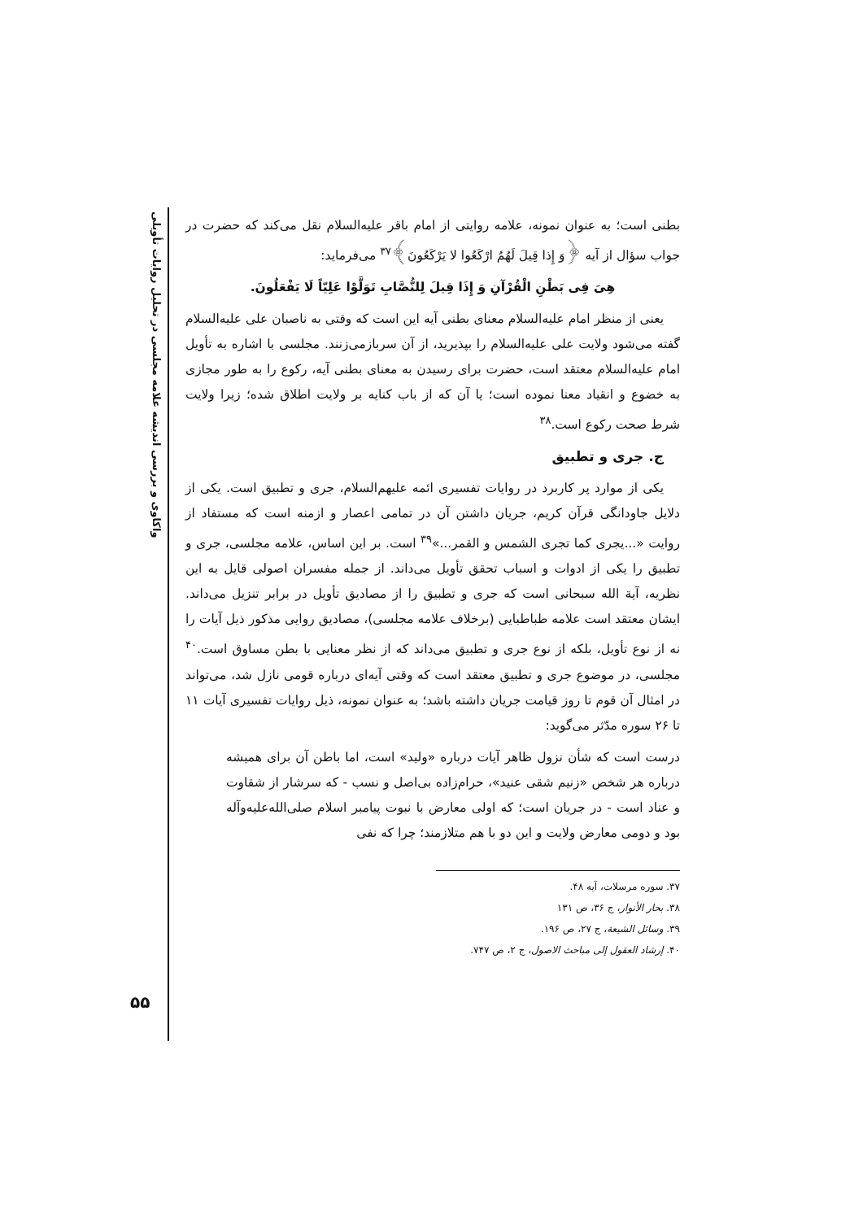واکاوی و بررسی اندیشه علامه مجلسی در تحلیل روایات تأویلی
۵۵
بطنی است؛ به عنوان نمونه، علامه روایتی از امام باقر علیه‌السلام نقل می‌کند که حضرت در جواب سؤال از آیه ﴿وَ إِذا قِیلَ لَهُمُ ارْکَعُوا لا یَرْکَعُونَ﴾<sup>۳۷</sup> می‌فرماید:
هِیَ فِی بَطْنِ الْقُرْآنِ وَ إِذَا قِیلَ لِلنُّصَّابِ تَوَلَّوْا عَلِیّاً لَا یَفْعَلُونَ.
یعنی از منظر امام علیه‌السلام معنای بطنی آیه این است که وقتی به ناصبان علی علیه‌السلام گفته می‌شود ولایت علی علیه‌السلام را بپذیرید، از آن سربازمی‌زنند. مجلسی با اشاره به تأویل امام علیه‌السلام معتقد است، حضرت برای رسیدن به معنای بطنی آیه، رکوع را به طور مجازی به خضوع و انقیاد معنا نموده است؛ یا آن که از باب کنایه بر ولایت اطلاق شده؛ زیرا ولایت شرط صحت رکوع است.<sup>۳۸</sup>
ج. جری و تطبیق
یکی از موارد پر کاربرد در روایات تفسیری ائمه علیهم‌السلام، جری و تطبیق است. یکی از دلایل جاودانگی قرآن کریم، جریان داشتن آن در تمامی اعصار و ازمنه است که مستفاد از روایت «...یجری کما تجری الشمس و القمر...»<sup>۳۹</sup> است. بر این اساس، علامه مجلسی، جری و تطبیق را یکی از ادوات و اسباب تحقق تأویل می‌داند. از جمله مفسران اصولی قایل به این نظریه، آیة الله سبحانی است که جری و تطبیق را از مصادیق تأویل در برابر تنزیل می‌داند. ایشان معتقد است علامه طباطبایی (برخلاف علامه مجلسی)، مصادیق روایی مذکور ذیل آیات را نه از نوع تأویل، بلکه از نوع جری و تطبیق می‌داند که از نظر معنایی با بطن مساوق است.<sup>۴۰</sup> مجلسی، در موضوع جری و تطبیق معتقد است که وقتی آیه‌ای درباره قومی نازل شد، می‌تواند در امثال آن قوم تا روز قیامت جریان داشته باشد؛ به عنوان نمونه، ذیل روایات تفسیری آیات ۱۱ تا ۲۶ سوره مدّثر می‌گوید:
درست است که شأن نزول ظاهر آیات درباره «ولید» است، اما باطن آن برای همیشه درباره هر شخص «زنیم شقی عنید»، حرام‌زاده بی‌اصل و نسب - که سرشار از شقاوت و عناد است - در جریان است؛ که اولی معارض با نبوت پیامبر اسلام صلی‌الله‌علیه‌وآله بود و دومی معارض ولایت و این دو با هم متلازمند؛ چرا که نفی
۳۷. سوره مرسلات، آیه ۴۸.
۳۸. بحار الأنوار، ج ۳۶، ص ۱۳۱
۳۹. وسائل الشیعة، ج ۲۷، ص ۱۹۶.
۴۰. إرشاد العقول إلی مباحث الاصول، ج ۲، ص ۷۴۷.